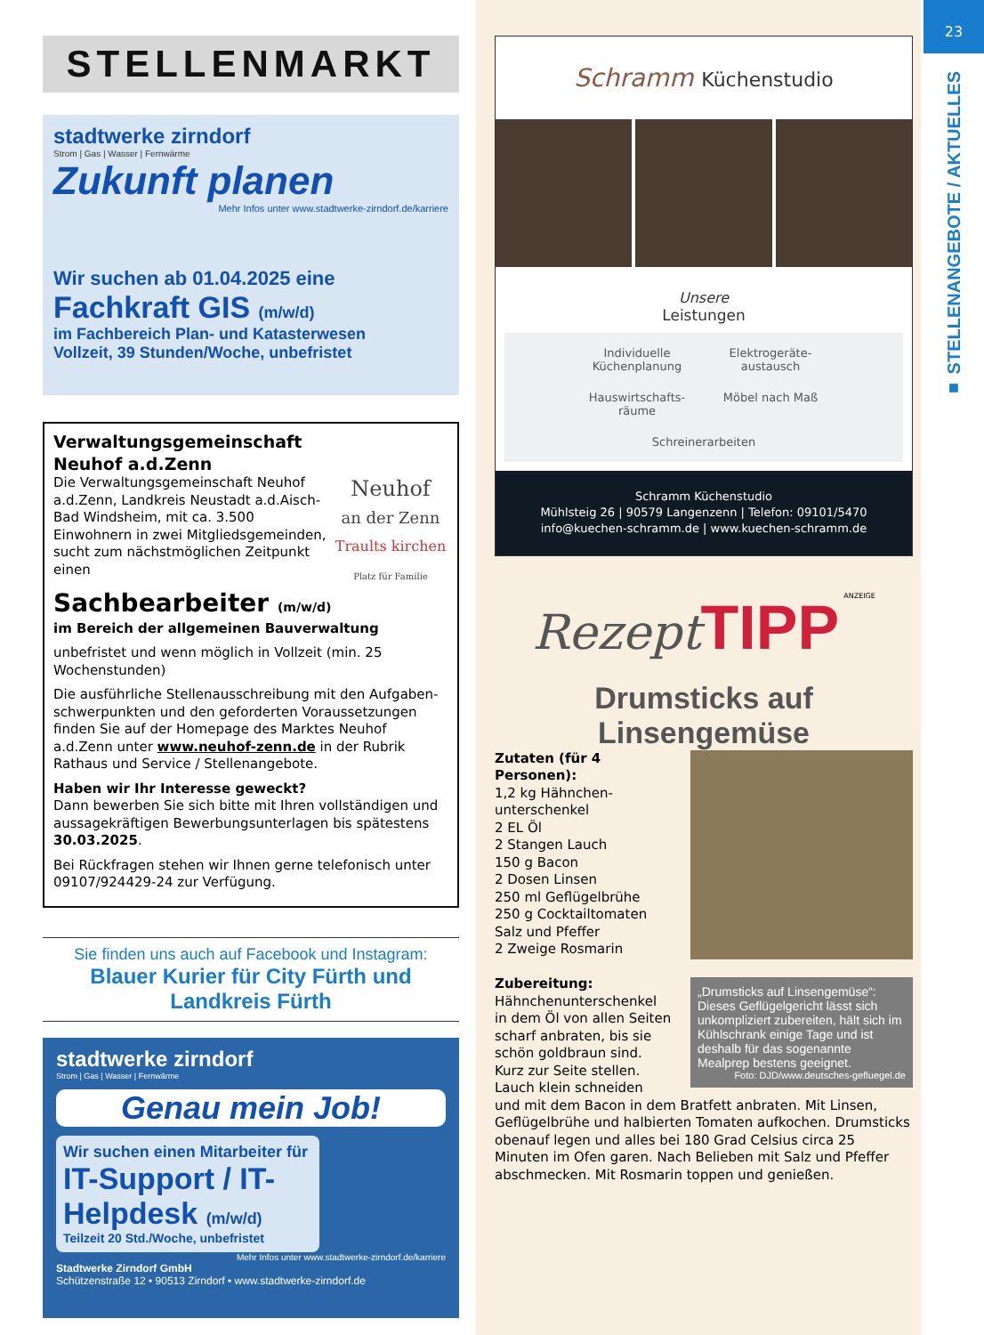STELLENMARKT
stadtwerke zirndorf
Strom | Gas | Wasser | Fernwärme
Zukunft planen
Mehr Infos unter www.stadtwerke-zirndorf.de/karriere
Wir suchen ab 01.04.2025 eine
Fachkraft GIS (m/w/d)
im Fachbereich Plan- und Katasterwesen
Vollzeit, 39 Stunden/Woche, unbefristet
Neuhof
an der Zenn
Traults kirchen
Platz für Familie
Verwaltungsgemeinschaft Neuhof a.d.Zenn
Die Verwaltungsgemeinschaft Neuhof a.d.Zenn, Landkreis Neustadt a.d.Aisch-Bad Windsheim, mit ca. 3.500 Einwohnern in zwei Mitgliedsgemeinden, sucht zum nächstmöglichen Zeitpunkt einen
Sachbearbeiter (m/w/d)
im Bereich der allgemeinen Bauverwaltung
unbefristet und wenn möglich in Vollzeit (min. 25 Wochenstunden)
Die ausführliche Stellenausschreibung mit den Aufgaben­schwerpunkten und den geforderten Voraussetzungen finden Sie auf der Homepage des Marktes Neuhof a.d.Zenn unter www.neuhof-zenn.de in der Rubrik Rathaus und Service / Stellenangebote.
Haben wir Ihr Interesse geweckt?
Dann bewerben Sie sich bitte mit Ihren vollständigen und aussagekräftigen Bewerbungsunterlagen bis spätestens 30.03.2025.
Bei Rückfragen stehen wir Ihnen gerne telefonisch unter 09107/924429-24 zur Verfügung.
Sie finden uns auch auf Facebook und Instagram:
Blauer Kurier für City Fürth und Landkreis Fürth
stadtwerke zirndorf
Strom | Gas | Wasser | Fernwärme
Genau mein Job!
Wir suchen einen Mitarbeiter für
IT-Support / IT-Helpdesk (m/w/d)
Teilzeit 20 Std./Woche, unbefristet
Mehr Infos unter www.stadtwerke-zirndorf.de/karriere
Stadtwerke Zirndorf GmbH
Schützenstraße 12 • 90513 Zirndorf • www.stadtwerke-zirndorf.de
Schramm Küchenstudio
Unsere
Leistungen
Individuelle Küchenplanung
Elektrogeräte-austausch
Hauswirtschafts-räume
Möbel nach Maß
Schreinerarbeiten
Schramm Küchenstudio
Mühlsteig 26 | 90579 Langenzenn | Telefon: 09101/5470
info@kuechen-schramm.de | www.kuechen-schramm.de
Rezept TIPP ANZEIGE
Drumsticks auf Linsengemüse
„Drumsticks auf Linsengemüse“: Dieses Geflügelgericht lässt sich unkompliziert zubereiten, hält sich im Kühlschrank einige Tage und ist deshalb für das sogenannte Mealprep bestens geeignet.
Foto: DJD/www.deutsches-gefluegel.de
Zutaten (für 4 Personen):
1,2 kg Hähnchen­unterschenkel
2 EL Öl
2 Stangen Lauch
150 g Bacon
2 Dosen Linsen
250 ml Geflügelbrühe
250 g Cocktailtomaten
Salz und Pfeffer
2 Zweige Rosmarin
Zubereitung:
Hähnchenunterschenkel in dem Öl von allen Seiten scharf anbraten, bis sie schön goldbraun sind. Kurz zur Seite stellen. Lauch klein schneiden und mit dem Bacon in dem Brat­fett anbraten. Mit Linsen, Geflügelbrühe und halbierten Tomaten aufkochen. Drumsticks obenauf legen und alles bei 180 Grad Celsius circa 25 Minuten im Ofen garen. Nach Belieben mit Salz und Pfeffer abschme­cken. Mit Rosmarin toppen und genießen.
23
■ STELLENANGEBOTE / AKTUELLES